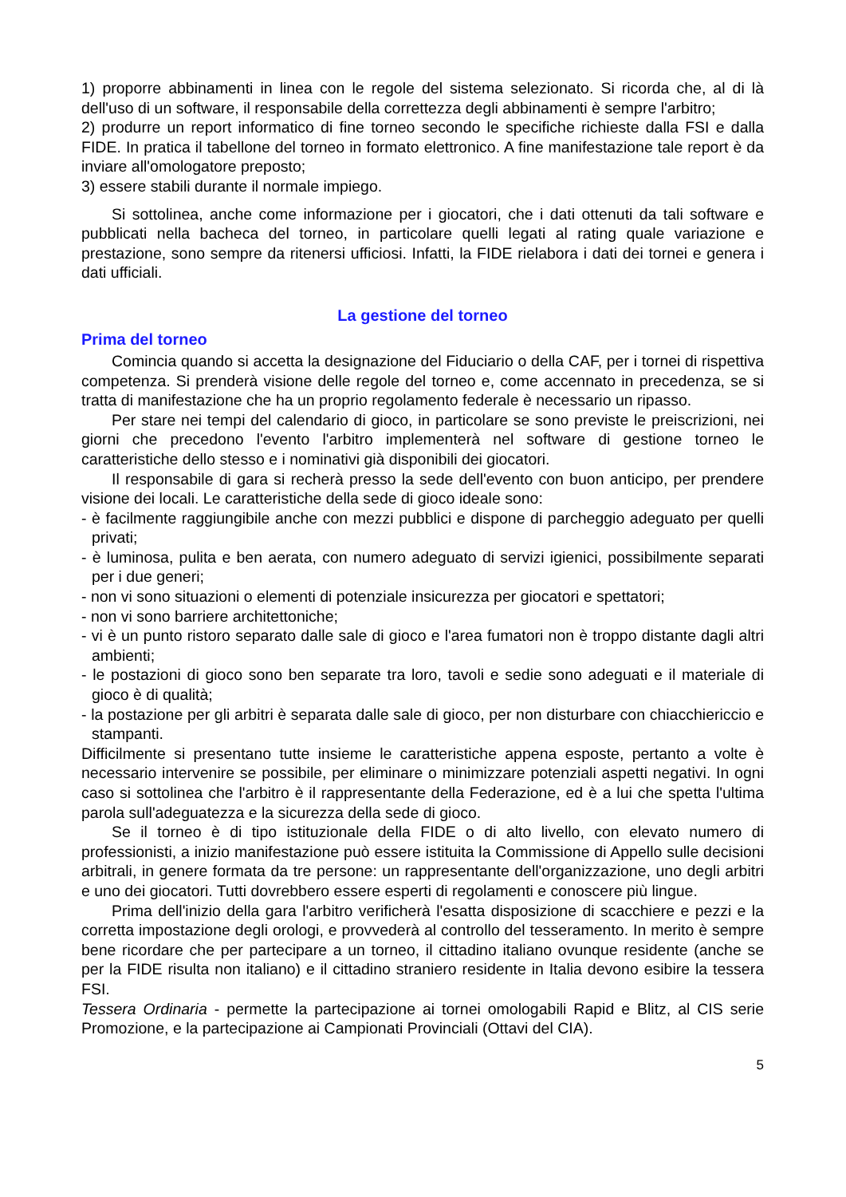1) proporre abbinamenti in linea con le regole del sistema selezionato. Si ricorda che, al di là dell'uso di un software, il responsabile della correttezza degli abbinamenti è sempre l'arbitro;
2) produrre un report informatico di fine torneo secondo le specifiche richieste dalla FSI e dalla FIDE. In pratica il tabellone del torneo in formato elettronico. A fine manifestazione tale report è da inviare all'omologatore preposto;
3) essere stabili durante il normale impiego.
Si sottolinea, anche come informazione per i giocatori, che i dati ottenuti da tali software e pubblicati nella bacheca del torneo, in particolare quelli legati al rating quale variazione e prestazione, sono sempre da ritenersi ufficiosi. Infatti, la FIDE rielabora i dati dei tornei e genera i dati ufficiali.
La gestione del torneo
Prima del torneo
Comincia quando si accetta la designazione del Fiduciario o della CAF, per i tornei di rispettiva competenza. Si prenderà visione delle regole del torneo e, come accennato in precedenza, se si tratta di manifestazione che ha un proprio regolamento federale è necessario un ripasso.
Per stare nei tempi del calendario di gioco, in particolare se sono previste le preiscrizioni, nei giorni che precedono l'evento l'arbitro implementerà nel software di gestione torneo le caratteristiche dello stesso e i nominativi già disponibili dei giocatori.
Il responsabile di gara si recherà presso la sede dell'evento con buon anticipo, per prendere visione dei locali. Le caratteristiche della sede di gioco ideale sono:
- è facilmente raggiungibile anche con mezzi pubblici e dispone di parcheggio adeguato per quelli privati;
- è luminosa, pulita e ben aerata, con numero adeguato di servizi igienici, possibilmente separati per i due generi;
- non vi sono situazioni o elementi di potenziale insicurezza per giocatori e spettatori;
- non vi sono barriere architettoniche;
- vi è un punto ristoro separato dalle sale di gioco e l'area fumatori non è troppo distante dagli altri ambienti;
- le postazioni di gioco sono ben separate tra loro, tavoli e sedie sono adeguati e il materiale di gioco è di qualità;
- la postazione per gli arbitri è separata dalle sale di gioco, per non disturbare con chiacchiericcio e stampanti.
Difficilmente si presentano tutte insieme le caratteristiche appena esposte, pertanto a volte è necessario intervenire se possibile, per eliminare o minimizzare potenziali aspetti negativi. In ogni caso si sottolinea che l'arbitro è il rappresentante della Federazione, ed è a lui che spetta l'ultima parola sull'adeguatezza e la sicurezza della sede di gioco.
Se il torneo è di tipo istituzionale della FIDE o di alto livello, con elevato numero di professionisti, a inizio manifestazione può essere istituita la Commissione di Appello sulle decisioni arbitrali, in genere formata da tre persone: un rappresentante dell'organizzazione, uno degli arbitri e uno dei giocatori. Tutti dovrebbero essere esperti di regolamenti e conoscere più lingue.
Prima dell'inizio della gara l'arbitro verificherà l'esatta disposizione di scacchiere e pezzi e la corretta impostazione degli orologi, e provvederà al controllo del tesseramento. In merito è sempre bene ricordare che per partecipare a un torneo, il cittadino italiano ovunque residente (anche se per la FIDE risulta non italiano) e il cittadino straniero residente in Italia devono esibire la tessera FSI.
Tessera Ordinaria - permette la partecipazione ai tornei omologabili Rapid e Blitz, al CIS serie Promozione, e la partecipazione ai Campionati Provinciali (Ottavi del CIA).
5